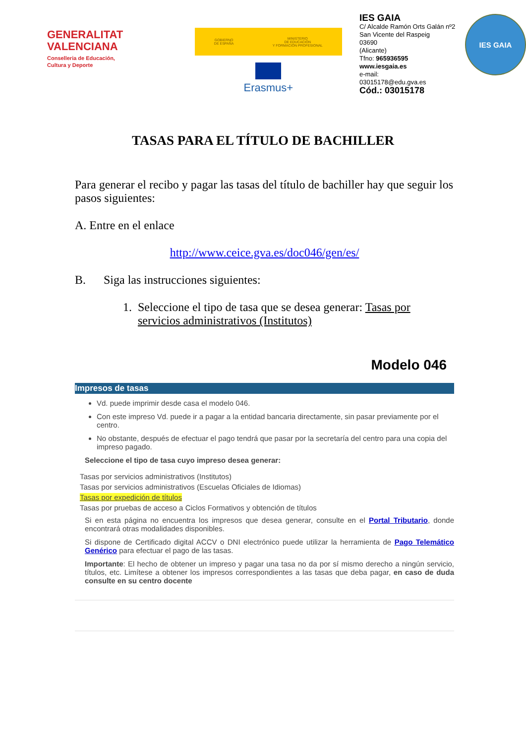GENERALITAT
VALENCIANA
Conselleria de Educación,
Cultura y Deporte
GOBIERNO
DE ESPAÑA MINISTERIO
DE EDUCACIÓN
Y FORMACIÓN PROFESIONAL
Erasmus+
IES GAIA
C/ Alcalde Ramón Orts Galán nº2
San Vicente del Raspeig
03690
(Alicante)
Tfno: 965936595
www.iesgaia.es
e-mail:
03015178@edu.gva.es
Cód.: 03015178
IES GAIA
TASAS PARA EL TÍTULO DE BACHILLER
Para generar el recibo y pagar las tasas del título de bachiller hay que seguir los pasos siguientes:
A. Entre en el enlace
http://www.ceice.gva.es/doc046/gen/es/
B. Siga las instrucciones siguientes:
1. Seleccione el tipo de tasa que se desea generar: Tasas por servicios administrativos (Institutos)
Modelo 046
Impresos de tasas
Vd. puede imprimir desde casa el modelo 046.
Con este impreso Vd. puede ir a pagar a la entidad bancaria directamente, sin pasar previamente por el centro.
No obstante, después de efectuar el pago tendrá que pasar por la secretaría del centro para una copia del impreso pagado.
Seleccione el tipo de tasa cuyo impreso desea generar:
Tasas por servicios administrativos (Institutos)
Tasas por servicios administrativos (Escuelas Oficiales de Idiomas)
Tasas por expedición de títulos
Tasas por pruebas de acceso a Ciclos Formativos y obtención de títulos
Si en esta página no encuentra los impresos que desea generar, consulte en el Portal Tributario, donde encontrará otras modalidades disponibles.
Si dispone de Certificado digital ACCV o DNI electrónico puede utilizar la herramienta de Pago Telemático Genérico para efectuar el pago de las tasas.
Importante: El hecho de obtener un impreso y pagar una tasa no da por sí mismo derecho a ningún servicio, títulos, etc. Limítese a obtener los impresos correspondientes a las tasas que deba pagar, en caso de duda consulte en su centro docente